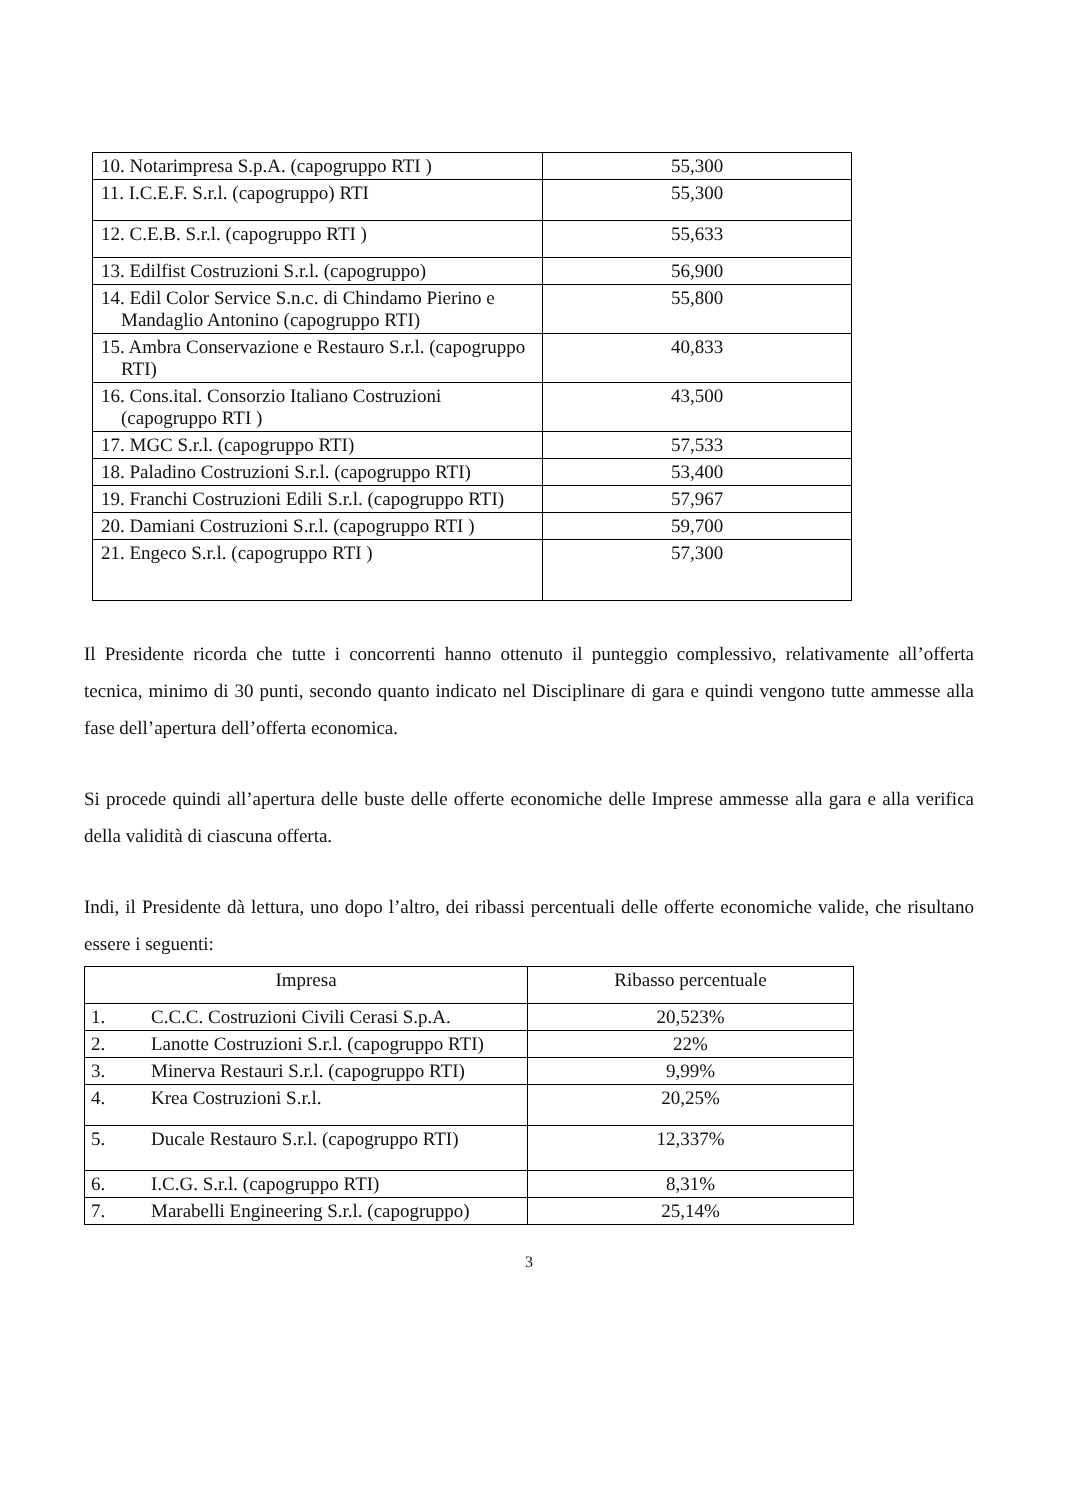| 10. Notarimpresa S.p.A. (capogruppo RTI ) | 55,300 |
| 11. I.C.E.F. S.r.l. (capogruppo) RTI | 55,300 |
| 12. C.E.B. S.r.l. (capogruppo RTI ) | 55,633 |
| 13. Edilfist Costruzioni S.r.l. (capogruppo) | 56,900 |
| 14. Edil Color Service S.n.c. di Chindamo Pierino e Mandaglio Antonino (capogruppo RTI) | 55,800 |
| 15. Ambra Conservazione e Restauro S.r.l. (capogruppo RTI) | 40,833 |
| 16. Cons.ital. Consorzio Italiano Costruzioni (capogruppo RTI ) | 43,500 |
| 17. MGC S.r.l. (capogruppo RTI) | 57,533 |
| 18. Paladino Costruzioni S.r.l. (capogruppo RTI) | 53,400 |
| 19. Franchi Costruzioni Edili S.r.l. (capogruppo RTI) | 57,967 |
| 20. Damiani Costruzioni S.r.l. (capogruppo RTI ) | 59,700 |
| 21. Engeco S.r.l. (capogruppo RTI ) | 57,300 |
Il Presidente ricorda che tutte i concorrenti hanno ottenuto il punteggio complessivo, relativamente all’offerta tecnica, minimo di 30 punti, secondo quanto indicato nel Disciplinare di gara e quindi vengono tutte ammesse alla fase dell’apertura dell’offerta economica.
Si procede quindi all’apertura delle buste delle offerte economiche delle Imprese ammesse alla gara e alla verifica della validità di ciascuna offerta.
Indi, il Presidente dà lettura, uno dopo l’altro, dei ribassi percentuali delle offerte economiche valide, che risultano essere i seguenti:
| Impresa | Ribasso percentuale |
| --- | --- |
| 1. C.C.C. Costruzioni Civili Cerasi S.p.A. | 20,523% |
| 2. Lanotte Costruzioni S.r.l. (capogruppo RTI) | 22% |
| 3. Minerva Restauri S.r.l. (capogruppo RTI) | 9,99% |
| 4. Krea Costruzioni S.r.l. | 20,25% |
| 5. Ducale Restauro S.r.l. (capogruppo RTI) | 12,337% |
| 6. I.C.G. S.r.l. (capogruppo RTI) | 8,31% |
| 7. Marabelli Engineering S.r.l. (capogruppo) | 25,14% |
3